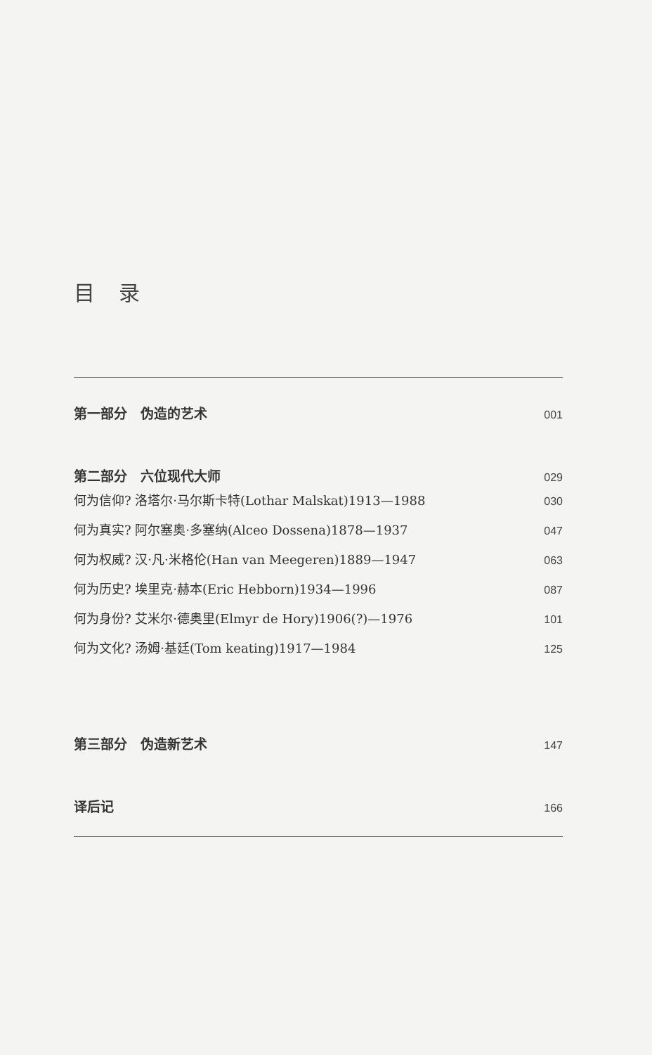目 录
第一部分　伪造的艺术 001
第二部分　六位现代大师 029
何为信仰? 洛塔尔·马尔斯卡特(Lothar Malskat)1913—1988 030
何为真实? 阿尔塞奥·多塞纳(Alceo Dossena)1878—1937 047
何为权威? 汉·凡·米格伦(Han van Meegeren)1889—1947 063
何为历史? 埃里克·赫本(Eric Hebborn)1934—1996 087
何为身份? 艾米尔·德奥里(Elmyr de Hory)1906(?)—1976 101
何为文化? 汤姆·基廷(Tom keating)1917—1984 125
第三部分　伪造新艺术 147
译后记 166